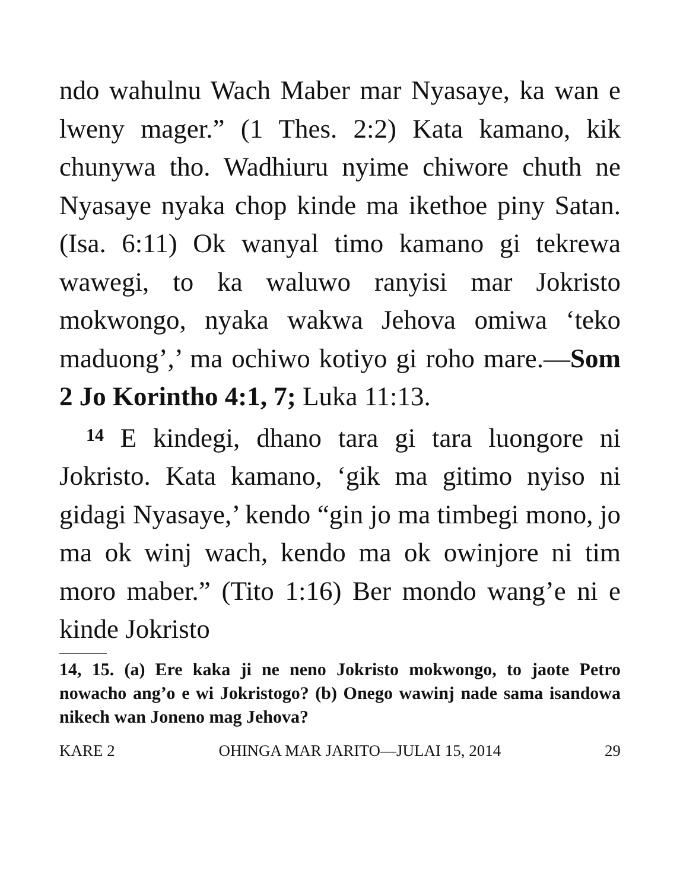ndo wahulnu Wach Maber mar Nyasaye, ka wan e lweny mager.” (1 Thes. 2:2) Kata kamano, kik chunywa tho. Wadhiuru nyime chiwore chuth ne Nyasaye nyaka chop kinde ma ikethoe piny Satan. (Isa. 6:11) Ok wanyal timo kamano gi tekrewa wawegi, to ka waluwo ranyisi mar Jokristo mokwongo, nyaka wakwa Jehova omiwa ‘teko maduong’,’ ma ochiwo kotiyo gi roho mare.—Som 2 Jo Korintho 4:1, 7; Luka 11:13.
14 E kindegi, dhano tara gi tara luongore ni Jokristo. Kata kamano, ‘gik ma gitimo nyiso ni gidagi Nyasaye,’ kendo “gin jo ma timbegi mono, jo ma ok winj wach, kendo ma ok owinjore ni tim moro maber.” (Tito 1:16) Ber mondo wang’e ni e kinde Jokristo
14, 15. (a) Ere kaka ji ne neno Jokristo mokwongo, to jaote Petro nowacho ang’o e wi Jokristogo? (b) Onego wawinj nade sama isandowa nikech wan Joneno mag Jehova?
KARE 2 OHINGA MAR JARITO—JULAI 15, 2014 29